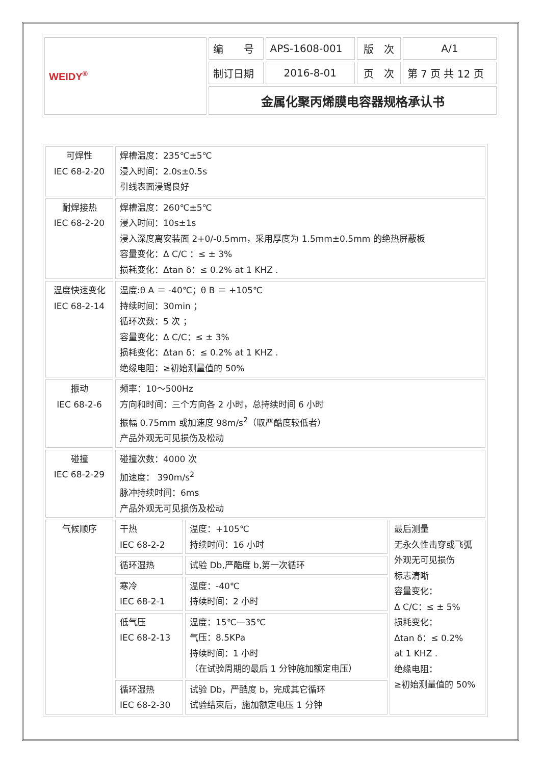| WEIDY<sup>®</sup> | 编 号 | APS-1608-001 | 版 次 | A/1 |
| | 制订日期 | 2016-8-01 | 页 次 | 第 7 页 共 12 页 |
| | 金属化聚丙烯膜电容器规格承认书 | | | |
| 可焊性 IEC 68-2-20 | 焊槽温度：235℃±5℃ 浸入时间：2.0s±0.5s 引线表面浸锡良好 | | |
| 耐焊接热 IEC 68-2-20 | 焊槽温度：260℃±5℃ 浸入时间：10s±1s 浸入深度离安装面 2+0/-0.5mm，采用厚度为 1.5mm±0.5mm 的绝热屏蔽板 容量变化：Δ C/C ：≤ ± 3% 损耗变化：Δtan δ：≤ 0.2% at 1 KHZ . | | |
| 温度快速变化 IEC 68-2-14 | 温度:θ A ＝ -40℃；θ B ＝ +105℃ 持续时间：30min ； 循环次数：5 次 ； 容量变化：Δ C/C：≤ ± 3% 损耗变化：Δtan δ：≤ 0.2% at 1 KHZ . 绝缘电阻：≥初始测量值的 50% | | |
| 振动 IEC 68-2-6 | 频率：10～500Hz 方向和时间：三个方向各 2 小时，总持续时间 6 小时 振幅 0.75mm 或加速度 98m/s<sup>2</sup>（取严酷度较低者） 产品外观无可见损伤及松动 | | |
| 碰撞 IEC 68-2-29 | 碰撞次数：4000 次 加速度： 390m/s<sup>2</sup> 脉冲持续时间：6ms 产品外观无可见损伤及松动 | | |
| 气候顺序 | 干热 IEC 68-2-2 | 温度：+105℃ 持续时间：16 小时 | 最后测量 无永久性击穿或飞弧 外观无可见损伤 标志清晰 容量变化： Δ C/C：≤ ± 5% 损耗变化： Δtan δ：≤ 0.2% at 1 KHZ . 绝缘电阻： ≥初始测量值的 50% |
| | 循环湿热 | 试验 Db,严酷度 b,第一次循环 | |
| | 寒冷 IEC 68-2-1 | 温度：-40℃ 持续时间：2 小时 | |
| | 低气压 IEC 68-2-13 | 温度：15℃—35℃ 气压：8.5KPa 持续时间：1 小时 （在试验周期的最后 1 分钟施加额定电压） | |
| | 循环湿热 IEC 68-2-30 | 试验 Db，严酷度 b，完成其它循环 试验结束后，施加额定电压 1 分钟 | |